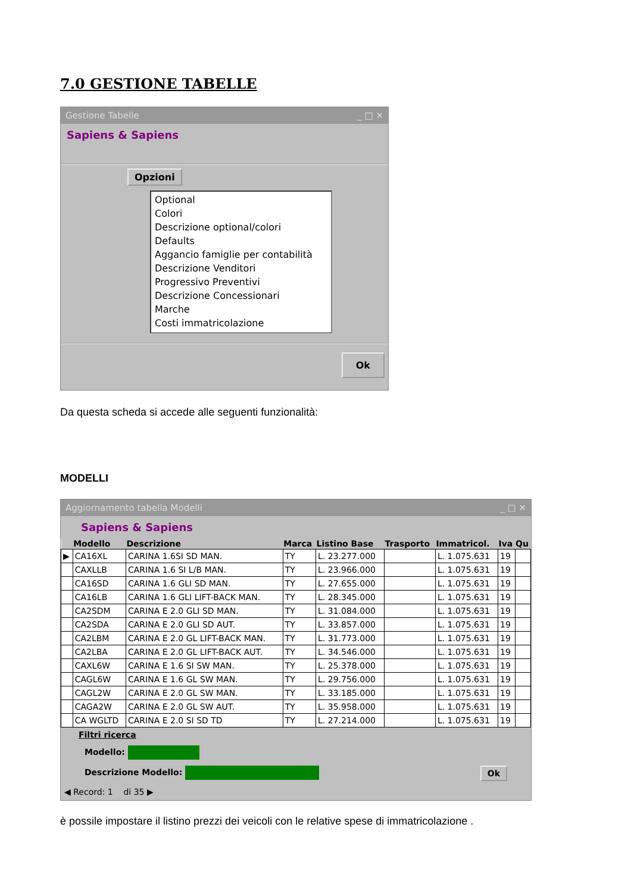7.0 GESTIONE TABELLE
Gestione Tabelle _ □ ✕
Sapiens & Sapiens
Opzioni
Optional
Colori
Descrizione optional/colori
Defaults
Aggancio famiglie per contabilità
Descrizione Venditori
Progressivo Preventivi
Descrizione Concessionari
Marche
Costi immatricolazione
Ok
Da questa scheda si accede alle seguenti funzionalità:
MODELLI
Aggiornamento tabella Modelli _ □ ✕
Sapiens & Sapiens
| | Modello | Descrizione | Marca | Listino Base | Trasporto | Immatricol. | Iva | Qu |
| --- | --- | --- | --- | --- | --- | --- | --- | --- |
| ▶ | CA16XL | CARINA 1.6SI SD MAN. | TY | L. 23.277.000 | | L. 1.075.631 | 19 | |
| | CAXLLB | CARINA 1.6 SI L/B MAN. | TY | L. 23.966.000 | | L. 1.075.631 | 19 | |
| | CA16SD | CARINA 1.6 GLI SD MAN. | TY | L. 27.655.000 | | L. 1.075.631 | 19 | |
| | CA16LB | CARINA 1.6 GLI LIFT-BACK MAN. | TY | L. 28.345.000 | | L. 1.075.631 | 19 | |
| | CA2SDM | CARINA E 2.0 GLI SD MAN. | TY | L. 31.084.000 | | L. 1.075.631 | 19 | |
| | CA2SDA | CARINA E 2.0 GLI SD AUT. | TY | L. 33.857.000 | | L. 1.075.631 | 19 | |
| | CA2LBM | CARINA E 2.0 GL LIFT-BACK MAN. | TY | L. 31.773.000 | | L. 1.075.631 | 19 | |
| | CA2LBA | CARINA E 2.0 GL LIFT-BACK AUT. | TY | L. 34.546.000 | | L. 1.075.631 | 19 | |
| | CAXL6W | CARINA E 1.6 SI SW MAN. | TY | L. 25.378.000 | | L. 1.075.631 | 19 | |
| | CAGL6W | CARINA E 1.6 GL SW MAN. | TY | L. 29.756.000 | | L. 1.075.631 | 19 | |
| | CAGL2W | CARINA E 2.0 GL SW MAN. | TY | L. 33.185.000 | | L. 1.075.631 | 19 | |
| | CAGA2W | CARINA E 2.0 GL SW AUT. | TY | L. 35.958.000 | | L. 1.075.631 | 19 | |
| | CA WGLTD | CARINA E 2.0 SI SD TD | TY | L. 27.214.000 | | L. 1.075.631 | 19 | |
Filtri ricerca
Modello:
Descrizione Modello: Ok
◀ Record: 1 di 35 ▶
è possile impostare il listino prezzi dei veicoli con le relative spese di immatricolazione .